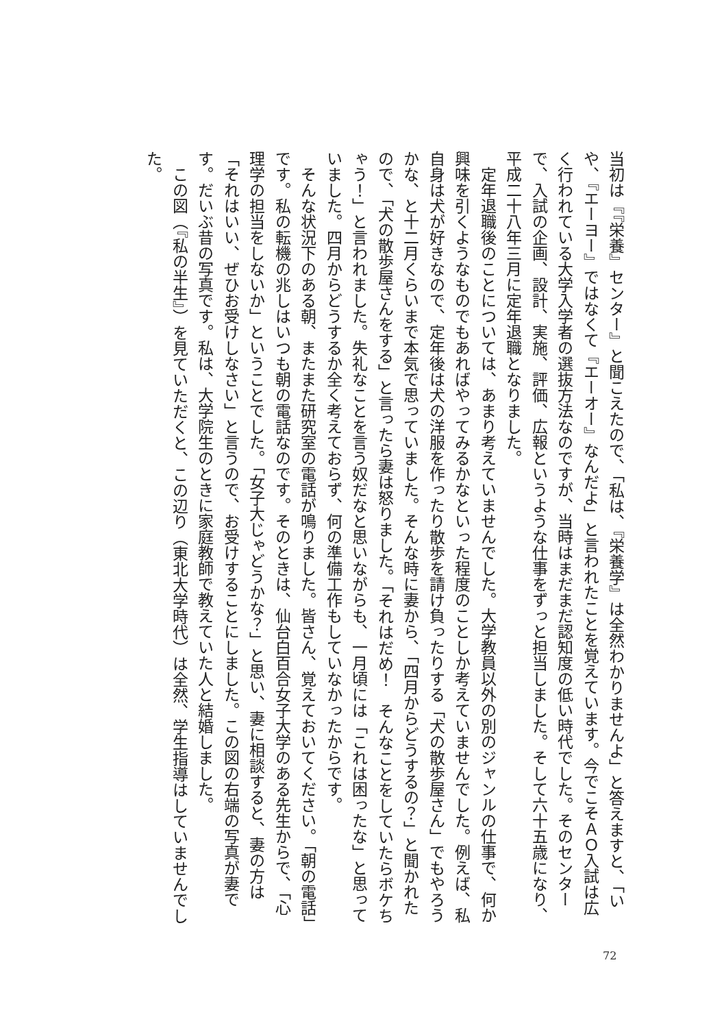当初は『『栄養』センター』と聞こえたので、「私は、『栄養学』は全然わかりませんよ」と答えますと、「いや、『エーヨー』ではなくて『エーオー』なんだよ」と言われたことを覚えています。今でこそＡＯ入試は広く行われている大学入学者の選抜方法なのですが、当時はまだまだ認知度の低い時代でした。そのセンターで、入試の企画、設計、実施、評価、広報というような仕事をずっと担当しました。そして六十五歳になり、平成二十八年三月に定年退職となりました。
　定年退職後のことについては、あまり考えていませんでした。大学教員以外の別のジャンルの仕事で、何か興味を引くようなものでもあればやってみるかなといった程度のことしか考えていませんでした。例えば、私自身は犬が好きなので、定年後は犬の洋服を作ったり散歩を請け負ったりする「犬の散歩屋さん」でもやろうかな、と十二月くらいまで本気で思っていました。そんな時に妻から、「四月からどうするの？」と聞かれたので、「犬の散歩屋さんをする」と言ったら妻は怒りました。「それはだめ！　そんなことをしていたらボケちゃう！」と言われました。失礼なことを言う奴だなと思いながらも、一月頃には「これは困ったな」と思っていました。四月からどうするか全く考えておらず、何の準備工作もしていなかったからです。
　そんな状況下のある朝、またまた研究室の電話が鳴りました。皆さん、覚えておいてください。「朝の電話」です。私の転機の兆しはいつも朝の電話なのです。そのときは、仙台白百合女子大学のある先生からで、「心理学の担当をしないか」ということでした。「女子大じゃどうかな？」と思い、妻に相談すると、妻の方は「それはいい、ぜひお受けしなさい」と言うので、お受けすることにしました。この図の右端の写真が妻です。だいぶ昔の写真です。私は、大学院生のときに家庭教師で教えていた人と結婚しました。
　この図（『私の半生』）を見ていただくと、この辺り（東北大学時代）は全然、学生指導はしていませんでした。
72